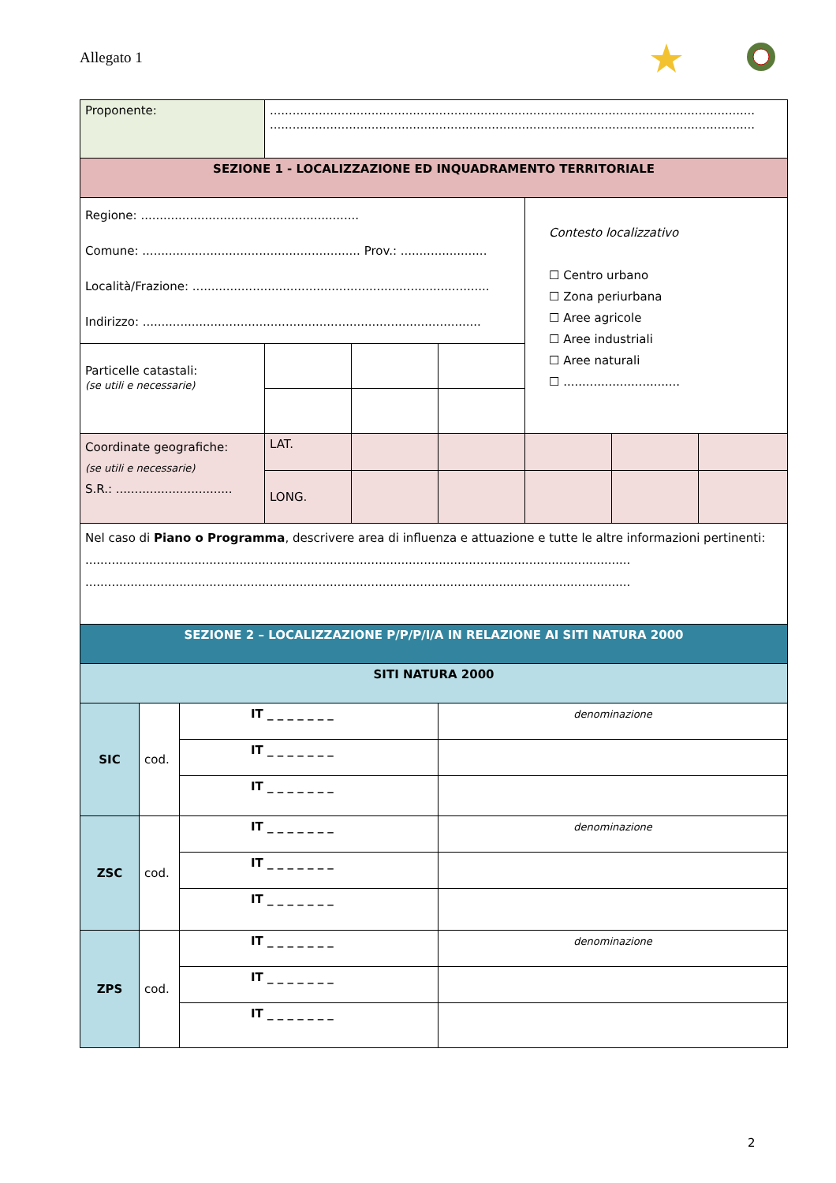Allegato 1
| Proponente: | | | ................................................................................................................................. ................................................................................................................................. | | | | | |
| SEZIONE 1 - LOCALIZZAZIONE ED INQUADRAMENTO TERRITORIALE | | | | | | | | |
| Regione: .......................................................... Comune: .......................................................... Prov.: ....................... Località/Frazione: ............................................................................... Indirizzo: .......................................................................................... | | | | | | Contesto localizzativo ☐ Centro urbano ☐ Zona periurbana ☐ Aree agricole ☐ Aree industriali ☐ Aree naturali ☐ ............................... | | |
| Particelle catastali: (se utili e necessarie) | | | | | | | | |
| Coordinate geografiche: (se utili e necessarie) S.R.: ............................... | | | LAT. | | | | | |
| | | | LONG. | | | | | |
| Nel caso di Piano o Programma , descrivere area di influenza e attuazione e tutte le altre informazioni pertinenti: ................................................................................................................................................. ................................................................................................................................................. | | | | | | | | |
| SEZIONE 2 – LOCALIZZAZIONE P/P/P/I/A IN RELAZIONE AI SITI NATURA 2000 | | | | | | | | |
| SITI NATURA 2000 | | | | | | | | |
| SIC | cod. | IT _ _ _ _ _ _ _ | | | denominazione | | | |
| | | IT _ _ _ _ _ _ _ | | | | | | |
| | | IT _ _ _ _ _ _ _ | | | | | | |
| ZSC | cod. | IT _ _ _ _ _ _ _ | | | denominazione | | | |
| | | IT _ _ _ _ _ _ _ | | | | | | |
| | | IT _ _ _ _ _ _ _ | | | | | | |
| ZPS | cod. | IT _ _ _ _ _ _ _ | | | denominazione | | | |
| | | IT _ _ _ _ _ _ _ | | | | | | |
| | | IT _ _ _ _ _ _ _ | | | | | | |
2